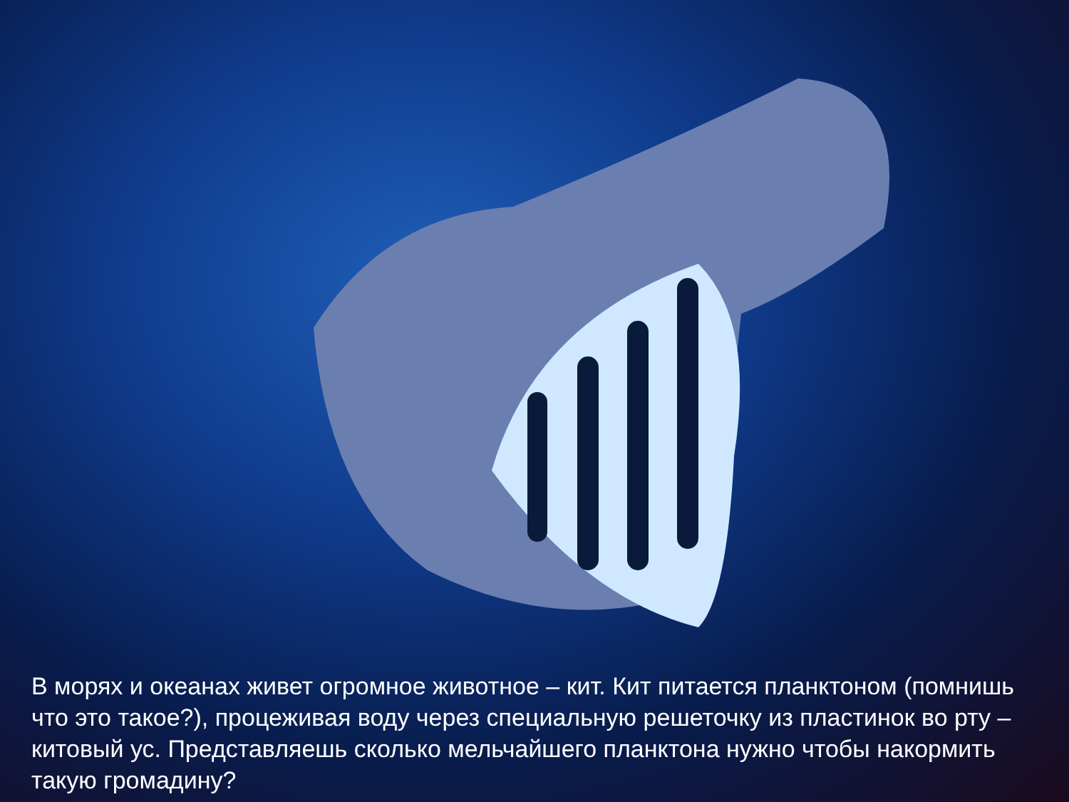В морях и океанах живет огромное животное – кит. Кит питается планктоном (помнишь что это такое?), процеживая воду через специальную решеточку из пластинок во рту – китовый ус. Представляешь сколько мельчайшего планктона нужно чтобы накормить такую громадину?